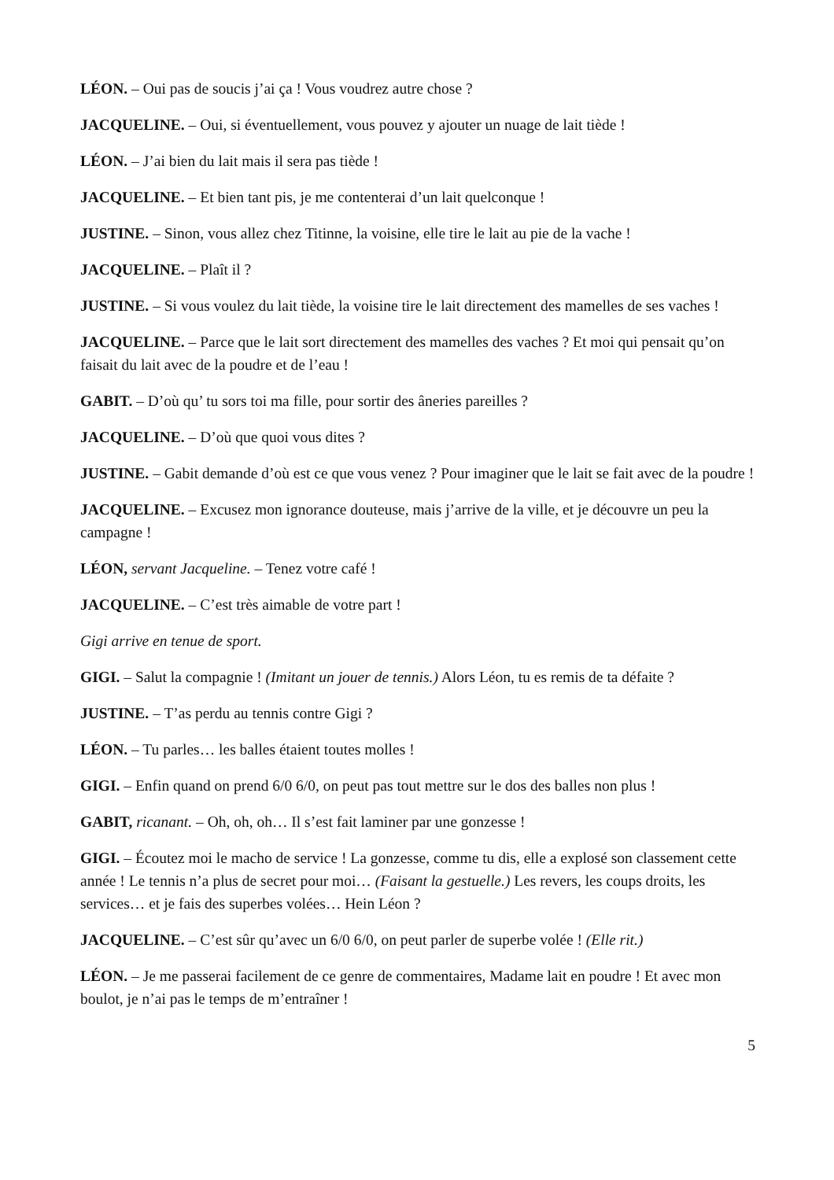LÉON. – Oui pas de soucis j’ai ça ! Vous voudrez autre chose ?
JACQUELINE. – Oui, si éventuellement, vous pouvez y ajouter un nuage de lait tiède !
LÉON. – J’ai bien du lait mais il sera pas tiède !
JACQUELINE. – Et bien tant pis, je me contenterai d’un lait quelconque !
JUSTINE. – Sinon, vous allez chez Titinne, la voisine, elle tire le lait au pie de la vache !
JACQUELINE. – Plaît il ?
JUSTINE. – Si vous voulez du lait tiède, la voisine tire le lait directement des mamelles de ses vaches !
JACQUELINE. – Parce que le lait sort directement des mamelles des vaches ? Et moi qui pensait qu’on faisait du lait avec de la poudre et de l’eau !
GABIT. – D’où qu’ tu sors toi ma fille, pour sortir des âneries pareilles ?
JACQUELINE. – D’où que quoi vous dites ?
JUSTINE. – Gabit demande d’où est ce que vous venez ? Pour imaginer que le lait se fait avec de la poudre !
JACQUELINE. – Excusez mon ignorance douteuse, mais j’arrive de la ville, et je découvre un peu la campagne !
LÉON, servant Jacqueline. – Tenez votre café !
JACQUELINE. – C’est très aimable de votre part !
Gigi arrive en tenue de sport.
GIGI. – Salut la compagnie ! (Imitant un jouer de tennis.) Alors Léon, tu es remis de ta défaite ?
JUSTINE. – T’as perdu au tennis contre Gigi ?
LÉON. – Tu parles… les balles étaient toutes molles !
GIGI. – Enfin quand on prend 6/0 6/0, on peut pas tout mettre sur le dos des balles non plus !
GABIT, ricanant. – Oh, oh, oh… Il s’est fait laminer par une gonzesse !
GIGI. – Écoutez moi le macho de service ! La gonzesse, comme tu dis, elle a explosé son classement cette année ! Le tennis n’a plus de secret pour moi… (Faisant la gestuelle.) Les revers, les coups droits, les services… et je fais des superbes volées… Hein Léon ?
JACQUELINE. – C’est sûr qu’avec un 6/0 6/0, on peut parler de superbe volée ! (Elle rit.)
LÉON. – Je me passerai facilement de ce genre de commentaires, Madame lait en poudre ! Et avec mon boulot, je n’ai pas le temps de m’entraîner !
5